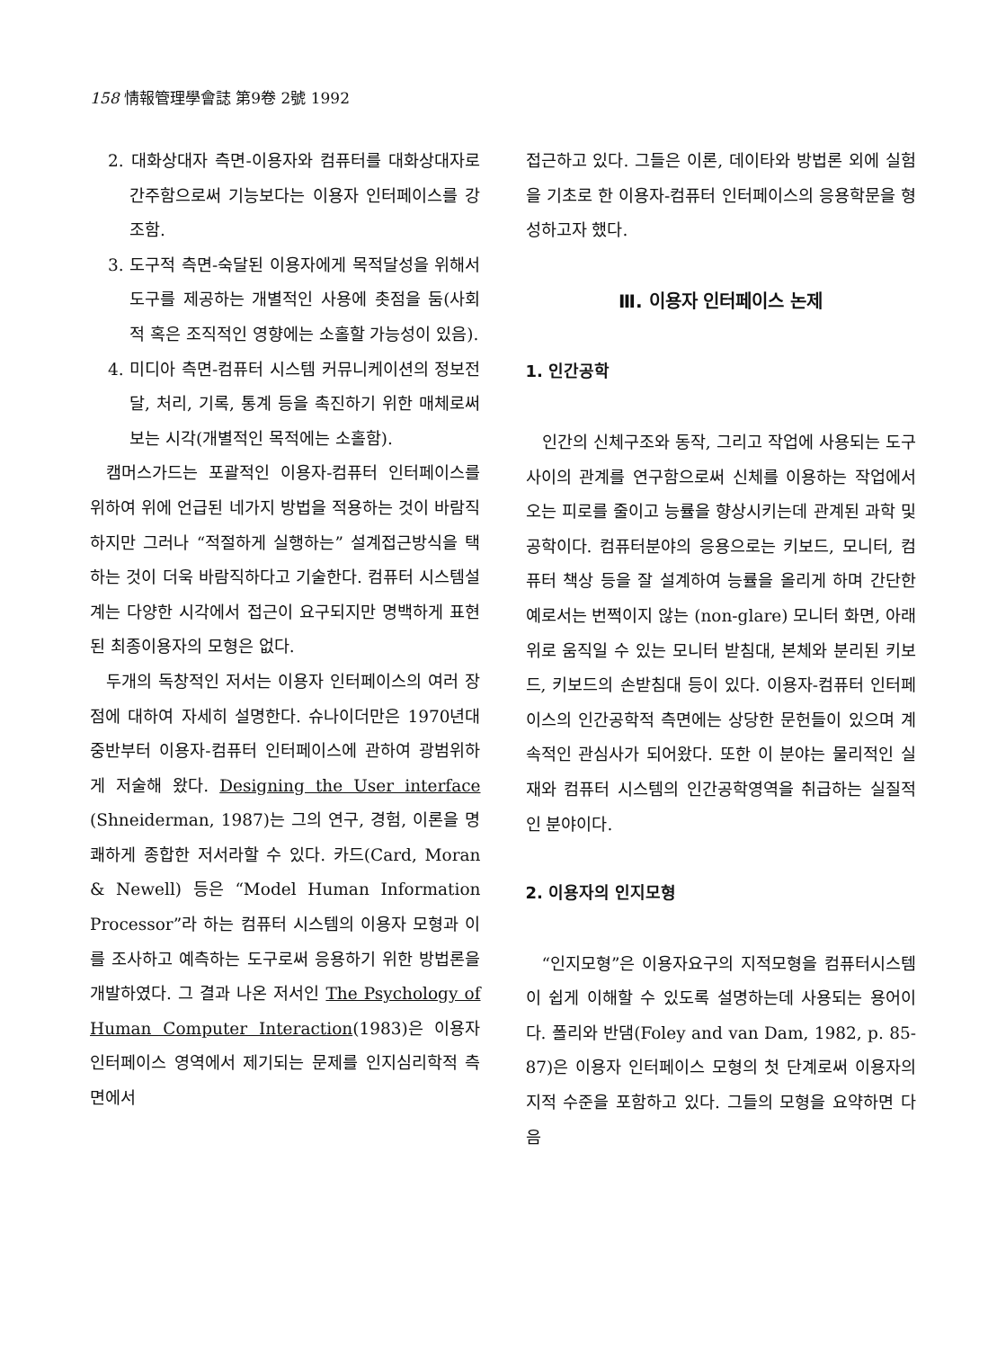158 情報管理學會誌 第9卷 2號 1992
2. 대화상대자 측면-이용자와 컴퓨터를 대화상대자로 간주함으로써 기능보다는 이용자 인터페이스를 강조함.
3. 도구적 측면-숙달된 이용자에게 목적달성을 위해서 도구를 제공하는 개별적인 사용에 촛점을 둠(사회적 혹은 조직적인 영향에는 소홀할 가능성이 있음).
4. 미디아 측면-컴퓨터 시스템 커뮤니케이션의 정보전달, 처리, 기록, 통계 등을 촉진하기 위한 매체로써 보는 시각(개별적인 목적에는 소홀함).
캠머스가드는 포괄적인 이용자-컴퓨터 인터페이스를 위하여 위에 언급된 네가지 방법을 적용하는 것이 바람직하지만 그러나 “적절하게 실행하는” 설계접근방식을 택하는 것이 더욱 바람직하다고 기술한다. 컴퓨터 시스템설계는 다양한 시각에서 접근이 요구되지만 명백하게 표현된 최종이용자의 모형은 없다.
두개의 독창적인 저서는 이용자 인터페이스의 여러 장점에 대하여 자세히 설명한다. 슈나이더만은 1970년대 중반부터 이용자-컴퓨터 인터페이스에 관하여 광범위하게 저술해 왔다. Designing the User interface (Shneiderman, 1987)는 그의 연구, 경험, 이론을 명쾌하게 종합한 저서라할 수 있다. 카드(Card, Moran & Newell) 등은 “Model Human Information Processor”라 하는 컴퓨터 시스템의 이용자 모형과 이를 조사하고 예측하는 도구로써 응용하기 위한 방법론을 개발하였다. 그 결과 나온 저서인 The Psychology of Human Computer Interaction(1983)은 이용자 인터페이스 영역에서 제기되는 문제를 인지심리학적 측면에서
접근하고 있다. 그들은 이론, 데이타와 방법론 외에 실험을 기초로 한 이용자-컴퓨터 인터페이스의 응용학문을 형성하고자 했다.
Ⅲ. 이용자 인터페이스 논제
1. 인간공학
인간의 신체구조와 동작, 그리고 작업에 사용되는 도구사이의 관계를 연구함으로써 신체를 이용하는 작업에서 오는 피로를 줄이고 능률을 향상시키는데 관계된 과학 및 공학이다. 컴퓨터분야의 응용으로는 키보드, 모니터, 컴퓨터 책상 등을 잘 설계하여 능률을 올리게 하며 간단한 예로서는 번쩍이지 않는 (non-glare) 모니터 화면, 아래 위로 움직일 수 있는 모니터 받침대, 본체와 분리된 키보드, 키보드의 손받침대 등이 있다. 이용자-컴퓨터 인터페이스의 인간공학적 측면에는 상당한 문헌들이 있으며 계속적인 관심사가 되어왔다. 또한 이 분야는 물리적인 실재와 컴퓨터 시스템의 인간공학영역을 취급하는 실질적인 분야이다.
2. 이용자의 인지모형
“인지모형”은 이용자요구의 지적모형을 컴퓨터시스템이 쉽게 이해할 수 있도록 설명하는데 사용되는 용어이다. 폴리와 반댐(Foley and van Dam, 1982, p. 85-87)은 이용자 인터페이스 모형의 첫 단계로써 이용자의 지적 수준을 포함하고 있다. 그들의 모형을 요약하면 다음